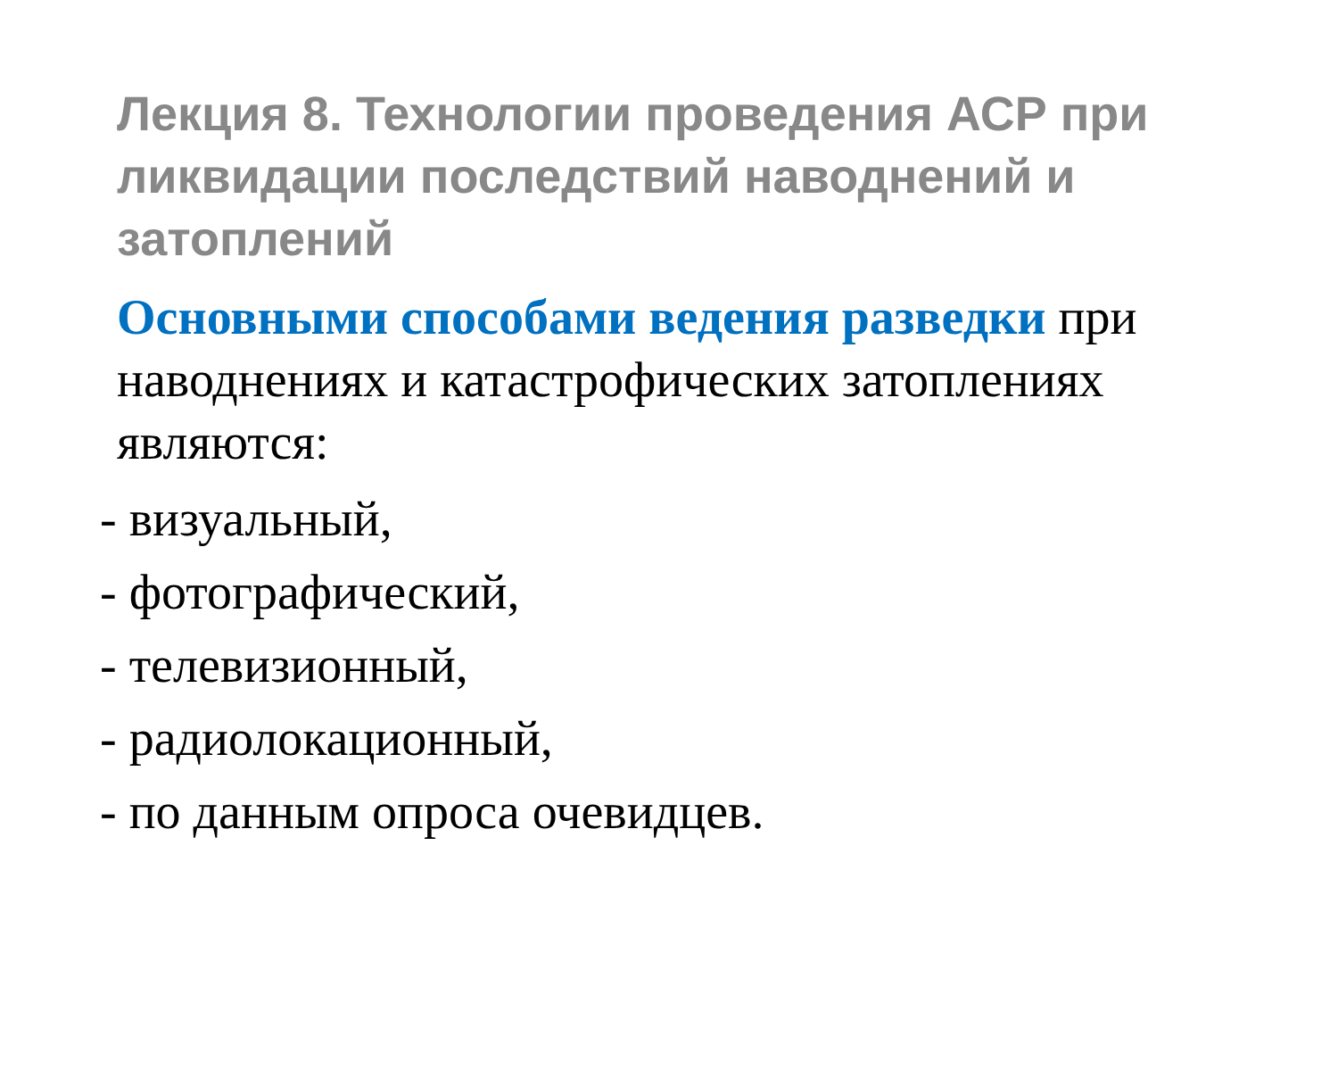Лекция 8. Технологии проведения АСР при ликвидации последствий наводнений и затоплений
Основными способами ведения разведки при наводнениях и катастрофических затоплениях являются:
- визуальный,
- фотографический,
- телевизионный,
- радиолокационный,
- по данным опроса очевидцев.